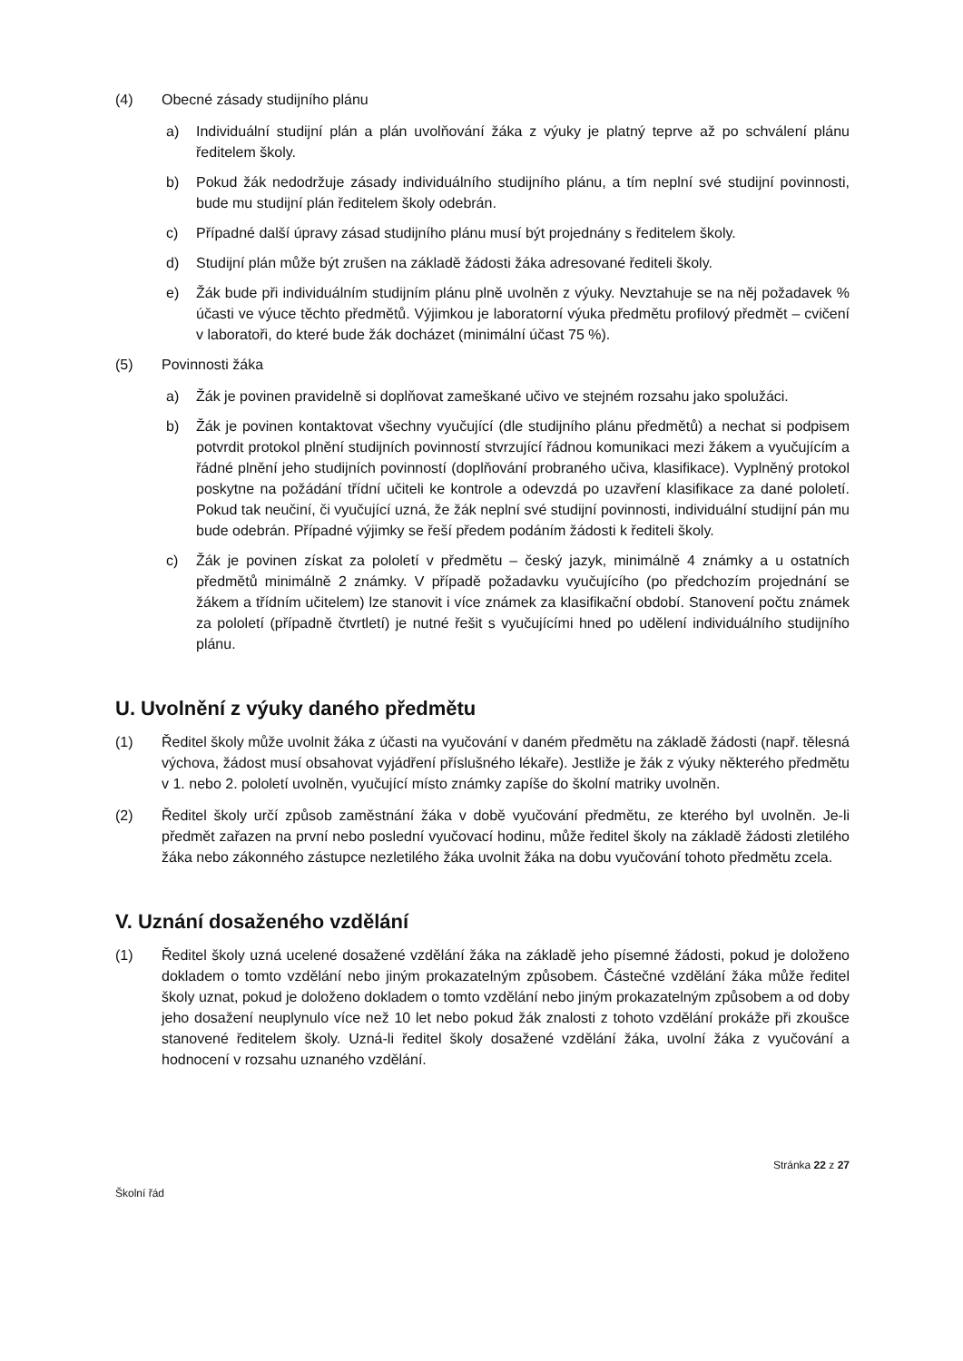(4) Obecné zásady studijního plánu
a) Individuální studijní plán a plán uvolňování žáka z výuky je platný teprve až po schválení plánu ředitelem školy.
b) Pokud žák nedodržuje zásady individuálního studijního plánu, a tím neplní své studijní povinnosti, bude mu studijní plán ředitelem školy odebrán.
c) Případné další úpravy zásad studijního plánu musí být projednány s ředitelem školy.
d) Studijní plán může být zrušen na základě žádosti žáka adresované řediteli školy.
e) Žák bude při individuálním studijním plánu plně uvolněn z výuky. Nevztahuje se na něj požadavek % účasti ve výuce těchto předmětů. Výjimkou je laboratorní výuka předmětu profilový předmět – cvičení v laboratoři, do které bude žák docházet (minimální účast 75 %).
(5) Povinnosti žáka
a) Žák je povinen pravidelně si doplňovat zameškané učivo ve stejném rozsahu jako spolužáci.
b) Žák je povinen kontaktovat všechny vyučující (dle studijního plánu předmětů) a nechat si podpisem potvrdit protokol plnění studijních povinností stvrzující řádnou komunikaci mezi žákem a vyučujícím a řádné plnění jeho studijních povinností (doplňování probraného učiva, klasifikace). Vyplněný protokol poskytne na požádání třídní učiteli ke kontrole a odevzdá po uzavření klasifikace za dané pololetí. Pokud tak neučiní, či vyučující uzná, že žák neplní své studijní povinnosti, individuální studijní pán mu bude odebrán. Případné výjimky se řeší předem podáním žádosti k řediteli školy.
c) Žák je povinen získat za pololetí v předmětu – český jazyk, minimálně 4 známky a u ostatních předmětů minimálně 2 známky. V případě požadavku vyučujícího (po předchozím projednání se žákem a třídním učitelem) lze stanovit i více známek za klasifikační období. Stanovení počtu známek za pololetí (případně čtvrtletí) je nutné řešit s vyučujícími hned po udělení individuálního studijního plánu.
U. Uvolnění z výuky daného předmětu
(1) Ředitel školy může uvolnit žáka z účasti na vyučování v daném předmětu na základě žádosti (např. tělesná výchova, žádost musí obsahovat vyjádření příslušného lékaře). Jestliže je žák z výuky některého předmětu v 1. nebo 2. pololetí uvolněn, vyučující místo známky zapíše do školní matriky uvolněn.
(2) Ředitel školy určí způsob zaměstnání žáka v době vyučování předmětu, ze kterého byl uvolněn. Je-li předmět zařazen na první nebo poslední vyučovací hodinu, může ředitel školy na základě žádosti zletilého žáka nebo zákonného zástupce nezletilého žáka uvolnit žáka na dobu vyučování tohoto předmětu zcela.
V. Uznání dosaženého vzdělání
(1) Ředitel školy uzná ucelené dosažené vzdělání žáka na základě jeho písemné žádosti, pokud je doloženo dokladem o tomto vzdělání nebo jiným prokazatelným způsobem. Částečné vzdělání žáka může ředitel školy uznat, pokud je doloženo dokladem o tomto vzdělání nebo jiným prokazatelným způsobem a od doby jeho dosažení neuplynulo více než 10 let nebo pokud žák znalosti z tohoto vzdělání prokáže při zkoušce stanovené ředitelem školy. Uzná-li ředitel školy dosažené vzdělání žáka, uvolní žáka z vyučování a hodnocení v rozsahu uznaného vzdělání.
Stránka 22 z 27
Školní řád